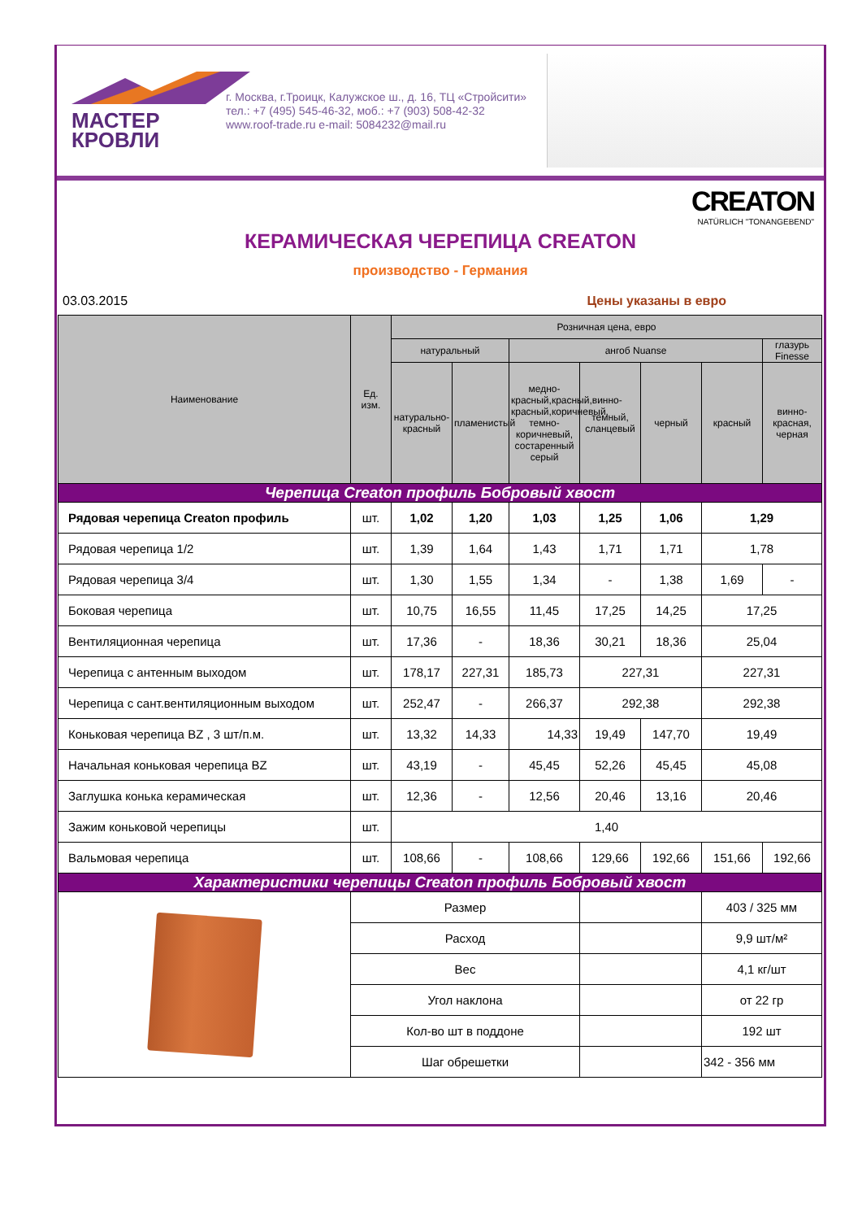МАСТЕР
КРОВЛИ
г. Москва, г.Троицк, Калужское ш., д. 16, ТЦ «Стройсити»
тел.: +7 (495) 545-46-32, моб.: +7 (903) 508-42-32
www.roof-trade.ru e-mail: 5084232@mail.ru
CREATON
NATÜRLICH "TONANGEBEND"
КЕРАМИЧЕСКАЯ ЧЕРЕПИЦА CREATON
производство - Германия
03.03.2015 Цены указаны в евро
| Наименование | Ед. изм. | Розничная цена, евро | | | | | | |
| --- | --- | --- | --- | --- | --- | --- | --- | --- |
| | | натуральный | | ангоб Nuanse | | | | глазурь Finesse |
| | | натурально-красный | пламенистый | медно-красный,красный,винно-красный,коричневый, темно-коричневый, состаренный серый | темный, сланцевый | черный | красный | винно-красная, черная |
| Черепица Creaton профиль Бобровый хвост | | | | | | | | |
| Рядовая черепица Creaton профиль | шт. | 1,02 | 1,20 | 1,03 | 1,25 | 1,06 | 1,29 | |
| Рядовая черепица 1/2 | шт. | 1,39 | 1,64 | 1,43 | 1,71 | 1,71 | 1,78 | |
| Рядовая черепица 3/4 | шт. | 1,30 | 1,55 | 1,34 | - | 1,38 | 1,69 | - |
| Боковая черепица | шт. | 10,75 | 16,55 | 11,45 | 17,25 | 14,25 | 17,25 | |
| Вентиляционная черепица | шт. | 17,36 | - | 18,36 | 30,21 | 18,36 | 25,04 | |
| Черепица с антенным выходом | шт. | 178,17 | 227,31 | 185,73 | 227,31 | | 227,31 | |
| Черепица с сант.вентиляционным выходом | шт. | 252,47 | - | 266,37 | 292,38 | | 292,38 | |
| Коньковая черепица BZ , 3 шт/п.м. | шт. | 13,32 | 14,33 | 14,33 | 19,49 | 147,70 | 19,49 | |
| Начальная коньковая черепица BZ | шт. | 43,19 | - | 45,45 | 52,26 | 45,45 | 45,08 | |
| Заглушка конька керамическая | шт. | 12,36 | - | 12,56 | 20,46 | 13,16 | 20,46 | |
| Зажим коньковой черепицы | шт. | 1,40 | | | | | | |
| Вальмовая черепица | шт. | 108,66 | - | 108,66 | 129,66 | 192,66 | 151,66 | 192,66 |
| Характеристики черепицы Creaton профиль Бобровый хвост | | | | | | | | |
| | Размер | | | | | | 403 / 325 мм | |
| | Расход | | | | | | 9,9 шт/м² | |
| | Вес | | | | | | 4,1 кг/шт | |
| | Угол наклона | | | | | | от 22 гр | |
| | Кол-во шт в поддоне | | | | | | 192 шт | |
| | Шаг обрешетки | | | | | | 342 - 356 мм | |